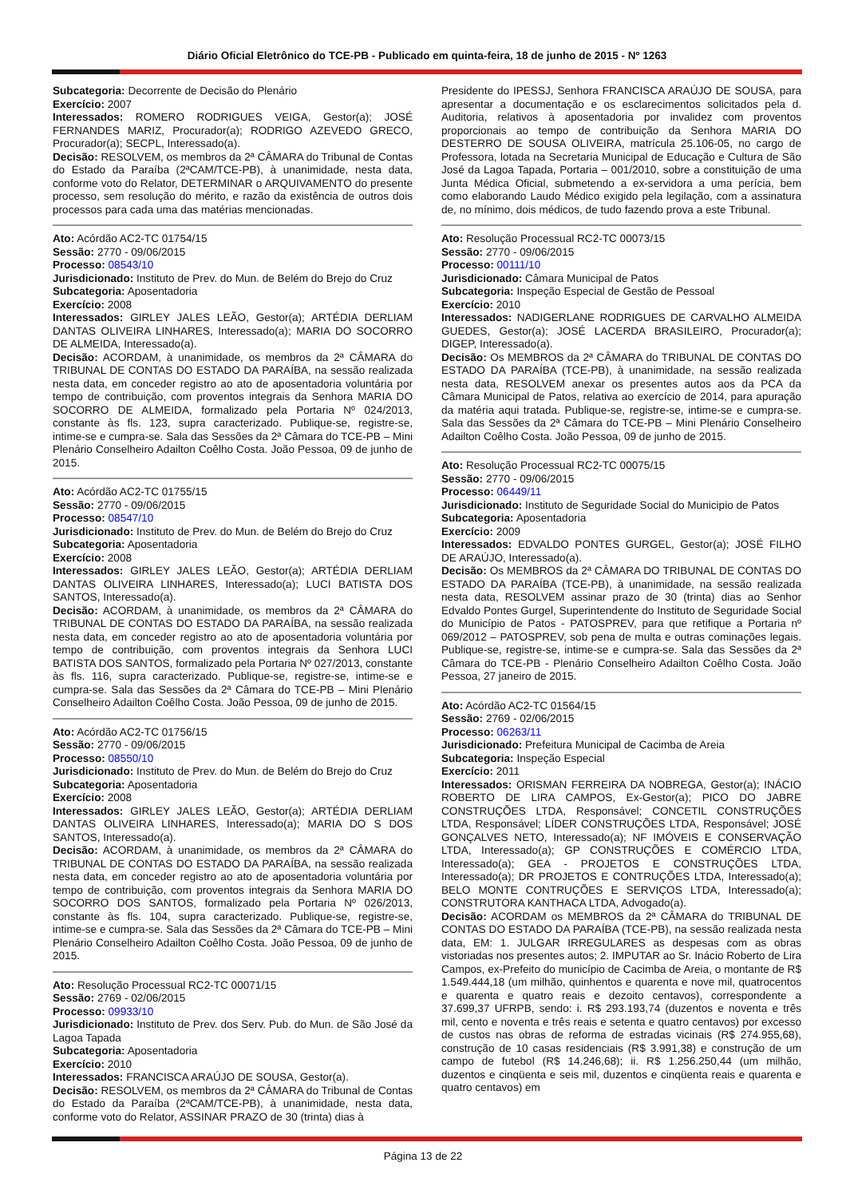Diário Oficial Eletrônico do TCE-PB - Publicado em quinta-feira, 18 de junho de 2015 - Nº 1263
Subcategoria: Decorrente de Decisão do Plenário
Exercício: 2007
Interessados: ROMERO RODRIGUES VEIGA, Gestor(a); JOSÉ FERNANDES MARIZ, Procurador(a); RODRIGO AZEVEDO GRECO, Procurador(a); SECPL, Interessado(a).
Decisão: RESOLVEM, os membros da 2ª CÂMARA do Tribunal de Contas do Estado da Paraíba (2ªCAM/TCE-PB), à unanimidade, nesta data, conforme voto do Relator, DETERMINAR o ARQUIVAMENTO do presente processo, sem resolução do mérito, e razão da existência de outros dois processos para cada uma das matérias mencionadas.
Ato: Acórdão AC2-TC 01754/15
Sessão: 2770 - 09/06/2015
Processo: 08543/10
Jurisdicionado: Instituto de Prev. do Mun. de Belém do Brejo do Cruz
Subcategoria: Aposentadoria
Exercício: 2008
Interessados: GIRLEY JALES LEÃO, Gestor(a); ARTÉDIA DERLIAM DANTAS OLIVEIRA LINHARES, Interessado(a); MARIA DO SOCORRO DE ALMEIDA, Interessado(a).
Decisão: ACORDAM, à unanimidade, os membros da 2ª CÂMARA do TRIBUNAL DE CONTAS DO ESTADO DA PARAÍBA, na sessão realizada nesta data, em conceder registro ao ato de aposentadoria voluntária por tempo de contribuição, com proventos integrais da Senhora MARIA DO SOCORRO DE ALMEIDA, formalizado pela Portaria Nº 024/2013, constante às fls. 123, supra caracterizado. Publique-se, registre-se, intime-se e cumpra-se. Sala das Sessões da 2ª Câmara do TCE-PB – Mini Plenário Conselheiro Adailton Coêlho Costa. João Pessoa, 09 de junho de 2015.
Ato: Acórdão AC2-TC 01755/15
Sessão: 2770 - 09/06/2015
Processo: 08547/10
Jurisdicionado: Instituto de Prev. do Mun. de Belém do Brejo do Cruz
Subcategoria: Aposentadoria
Exercício: 2008
Interessados: GIRLEY JALES LEÃO, Gestor(a); ARTÉDIA DERLIAM DANTAS OLIVEIRA LINHARES, Interessado(a); LUCI BATISTA DOS SANTOS, Interessado(a).
Decisão: ACORDAM, à unanimidade, os membros da 2ª CÂMARA do TRIBUNAL DE CONTAS DO ESTADO DA PARAÍBA, na sessão realizada nesta data, em conceder registro ao ato de aposentadoria voluntária por tempo de contribuição, com proventos integrais da Senhora LUCI BATISTA DOS SANTOS, formalizado pela Portaria Nº 027/2013, constante às fls. 116, supra caracterizado. Publique-se, registre-se, intime-se e cumpra-se. Sala das Sessões da 2ª Câmara do TCE-PB – Mini Plenário Conselheiro Adailton Coêlho Costa. João Pessoa, 09 de junho de 2015.
Ato: Acórdão AC2-TC 01756/15
Sessão: 2770 - 09/06/2015
Processo: 08550/10
Jurisdicionado: Instituto de Prev. do Mun. de Belém do Brejo do Cruz
Subcategoria: Aposentadoria
Exercício: 2008
Interessados: GIRLEY JALES LEÃO, Gestor(a); ARTÉDIA DERLIAM DANTAS OLIVEIRA LINHARES, Interessado(a); MARIA DO S DOS SANTOS, Interessado(a).
Decisão: ACORDAM, à unanimidade, os membros da 2ª CÂMARA do TRIBUNAL DE CONTAS DO ESTADO DA PARAÍBA, na sessão realizada nesta data, em conceder registro ao ato de aposentadoria voluntária por tempo de contribuição, com proventos integrais da Senhora MARIA DO SOCORRO DOS SANTOS, formalizado pela Portaria Nº 026/2013, constante às fls. 104, supra caracterizado. Publique-se, registre-se, intime-se e cumpra-se. Sala das Sessões da 2ª Câmara do TCE-PB – Mini Plenário Conselheiro Adailton Coêlho Costa. João Pessoa, 09 de junho de 2015.
Ato: Resolução Processual RC2-TC 00071/15
Sessão: 2769 - 02/06/2015
Processo: 09933/10
Jurisdicionado: Instituto de Prev. dos Serv. Pub. do Mun. de São José da Lagoa Tapada
Subcategoria: Aposentadoria
Exercício: 2010
Interessados: FRANCISCA ARAÚJO DE SOUSA, Gestor(a).
Decisão: RESOLVEM, os membros da 2ª CÂMARA do Tribunal de Contas do Estado da Paraíba (2ªCAM/TCE-PB), à unanimidade, nesta data, conforme voto do Relator, ASSINAR PRAZO de 30 (trinta) dias à
Presidente do IPESSJ, Senhora FRANCISCA ARAÚJO DE SOUSA, para apresentar a documentação e os esclarecimentos solicitados pela d. Auditoria, relativos à aposentadoria por invalidez com proventos proporcionais ao tempo de contribuição da Senhora MARIA DO DESTERRO DE SOUSA OLIVEIRA, matrícula 25.106-05, no cargo de Professora, lotada na Secretaria Municipal de Educação e Cultura de São José da Lagoa Tapada, Portaria – 001/2010, sobre a constituição de uma Junta Médica Oficial, submetendo a ex-servidora a uma perícia, bem como elaborando Laudo Médico exigido pela legilação, com a assinatura de, no mínimo, dois médicos, de tudo fazendo prova a este Tribunal.
Ato: Resolução Processual RC2-TC 00073/15
Sessão: 2770 - 09/06/2015
Processo: 00111/10
Jurisdicionado: Câmara Municipal de Patos
Subcategoria: Inspeção Especial de Gestão de Pessoal
Exercício: 2010
Interessados: NADIGERLANE RODRIGUES DE CARVALHO ALMEIDA GUEDES, Gestor(a); JOSÉ LACERDA BRASILEIRO, Procurador(a); DIGEP, Interessado(a).
Decisão: Os MEMBROS da 2ª CÂMARA do TRIBUNAL DE CONTAS DO ESTADO DA PARAÍBA (TCE-PB), à unanimidade, na sessão realizada nesta data, RESOLVEM anexar os presentes autos aos da PCA da Câmara Municipal de Patos, relativa ao exercício de 2014, para apuração da matéria aqui tratada. Publique-se, registre-se, intime-se e cumpra-se. Sala das Sessões da 2ª Câmara do TCE-PB – Mini Plenário Conselheiro Adailton Coêlho Costa. João Pessoa, 09 de junho de 2015.
Ato: Resolução Processual RC2-TC 00075/15
Sessão: 2770 - 09/06/2015
Processo: 06449/11
Jurisdicionado: Instituto de Seguridade Social do Municipio de Patos
Subcategoria: Aposentadoria
Exercício: 2009
Interessados: EDVALDO PONTES GURGEL, Gestor(a); JOSÉ FILHO DE ARAÚJO, Interessado(a).
Decisão: Os MEMBROS da 2ª CÂMARA DO TRIBUNAL DE CONTAS DO ESTADO DA PARAÍBA (TCE-PB), à unanimidade, na sessão realizada nesta data, RESOLVEM assinar prazo de 30 (trinta) dias ao Senhor Edvaldo Pontes Gurgel, Superintendente do Instituto de Seguridade Social do Município de Patos - PATOSPREV, para que retifique a Portaria nº 069/2012 – PATOSPREV, sob pena de multa e outras cominações legais. Publique-se, registre-se, intime-se e cumpra-se. Sala das Sessões da 2ª Câmara do TCE-PB - Plenário Conselheiro Adailton Coêlho Costa. João Pessoa, 27 janeiro de 2015.
Ato: Acórdão AC2-TC 01564/15
Sessão: 2769 - 02/06/2015
Processo: 06263/11
Jurisdicionado: Prefeitura Municipal de Cacimba de Areia
Subcategoria: Inspeção Especial
Exercício: 2011
Interessados: ORISMAN FERREIRA DA NOBREGA, Gestor(a); INÁCIO ROBERTO DE LIRA CAMPOS, Ex-Gestor(a); PICO DO JABRE CONSTRUÇÕES LTDA, Responsável; CONCETIL CONSTRUÇÕES LTDA, Responsável; LÍDER CONSTRUÇÕES LTDA, Responsável; JOSÉ GONÇALVES NETO, Interessado(a); NF IMÓVEIS E CONSERVAÇÃO LTDA, Interessado(a); GP CONSTRUÇÕES E COMÉRCIO LTDA, Interessado(a); GEA - PROJETOS E CONSTRUÇÕES LTDA, Interessado(a); DR PROJETOS E CONTRUÇÕES LTDA, Interessado(a); BELO MONTE CONTRUÇÕES E SERVIÇOS LTDA, Interessado(a); CONSTRUTORA KANTHACA LTDA, Advogado(a).
Decisão: ACORDAM os MEMBROS da 2ª CÂMARA do TRIBUNAL DE CONTAS DO ESTADO DA PARAÍBA (TCE-PB), na sessão realizada nesta data, EM: 1. JULGAR IRREGULARES as despesas com as obras vistoriadas nos presentes autos; 2. IMPUTAR ao Sr. Inácio Roberto de Lira Campos, ex-Prefeito do município de Cacimba de Areia, o montante de R$ 1.549.444,18 (um milhão, quinhentos e quarenta e nove mil, quatrocentos e quarenta e quatro reais e dezoito centavos), correspondente a 37.699,37 UFRPB, sendo: i. R$ 293.193,74 (duzentos e noventa e três mil, cento e noventa e três reais e setenta e quatro centavos) por excesso de custos nas obras de reforma de estradas vicinais (R$ 274.955,68), construção de 10 casas residenciais (R$ 3.991,38) e construção de um campo de futebol (R$ 14.246,68); ii. R$ 1.256.250,44 (um milhão, duzentos e cinqüenta e seis mil, duzentos e cinqüenta reais e quarenta e quatro centavos) em
Página 13 de 22